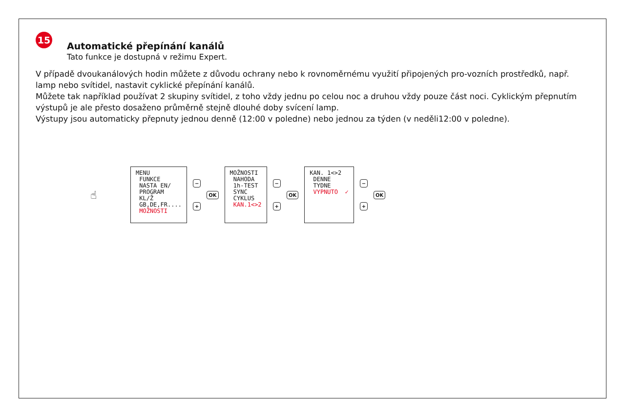15
Automatické přepínání kanálů
Tato funkce je dostupná v režimu Expert.
V případě dvoukanálových hodin můžete z důvodu ochrany nebo k rovnoměrnému využití připojených pro-vozních prostředků, např. lamp nebo svítidel, nastavit cyklické přepínání kanálů.
Můžete tak například používat 2 skupiny svítidel, z toho vždy jednu po celou noc a druhou vždy pouze část noci. Cyklickým přepnutím výstupů je ale přesto dosaženo průměrně stejně dlouhé doby svícení lamp.
Výstupy jsou automaticky přepnuty jednou denně (12:00 v poledne) nebo jednou za týden (v neděli12:00 v poledne).
☝
MENU FUNKCE NASTA EN/ PROGRAM KL/Ž GB,DE,FR.... MOŽNOSTI
−
+
OK
MOŽNOSTI NAHODA 1h-TEST SYNC CYKLUS KAN.1<>2
−
+
OK
KAN. 1<>2 DENNE TYDNE VYPNUTO ✓
−
+
OK